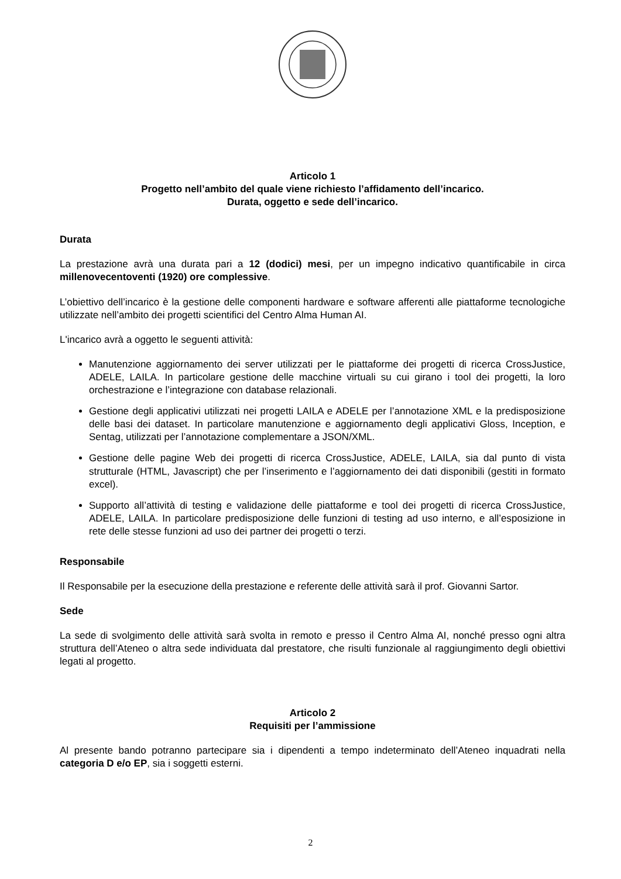Articolo 1
Progetto nell’ambito del quale viene richiesto l’affidamento dell’incarico.
Durata, oggetto e sede dell’incarico.
Durata
La prestazione avrà una durata pari a 12 (dodici) mesi, per un impegno indicativo quantificabile in circa millenovecentoventi (1920) ore complessive.
L’obiettivo dell’incarico è la gestione delle componenti hardware e software afferenti alle piattaforme tecnologiche utilizzate nell’ambito dei progetti scientifici del Centro Alma Human AI.
L'incarico avrà a oggetto le seguenti attività:
Manutenzione aggiornamento dei server utilizzati per le piattaforme dei progetti di ricerca CrossJustice, ADELE, LAILA. In particolare gestione delle macchine virtuali su cui girano i tool dei progetti, la loro orchestrazione e l’integrazione con database relazionali.
Gestione degli applicativi utilizzati nei progetti LAILA e ADELE per l’annotazione XML e la predisposizione delle basi dei dataset. In particolare manutenzione e aggiornamento degli applicativi Gloss, Inception, e Sentag, utilizzati per l’annotazione complementare a JSON/XML.
Gestione delle pagine Web dei progetti di ricerca CrossJustice, ADELE, LAILA, sia dal punto di vista strutturale (HTML, Javascript) che per l’inserimento e l’aggiornamento dei dati disponibili (gestiti in formato excel).
Supporto all’attività di testing e validazione delle piattaforme e tool dei progetti di ricerca CrossJustice, ADELE, LAILA. In particolare predisposizione delle funzioni di testing ad uso interno, e all’esposizione in rete delle stesse funzioni ad uso dei partner dei progetti o terzi.
Responsabile
Il Responsabile per la esecuzione della prestazione e referente delle attività sarà il prof. Giovanni Sartor.
Sede
La sede di svolgimento delle attività sarà svolta in remoto e presso il Centro Alma AI, nonché presso ogni altra struttura dell’Ateneo o altra sede individuata dal prestatore, che risulti funzionale al raggiungimento degli obiettivi legati al progetto.
Articolo 2
Requisiti per l’ammissione
Al presente bando potranno partecipare sia i dipendenti a tempo indeterminato dell’Ateneo inquadrati nella categoria D e/o EP, sia i soggetti esterni.
2